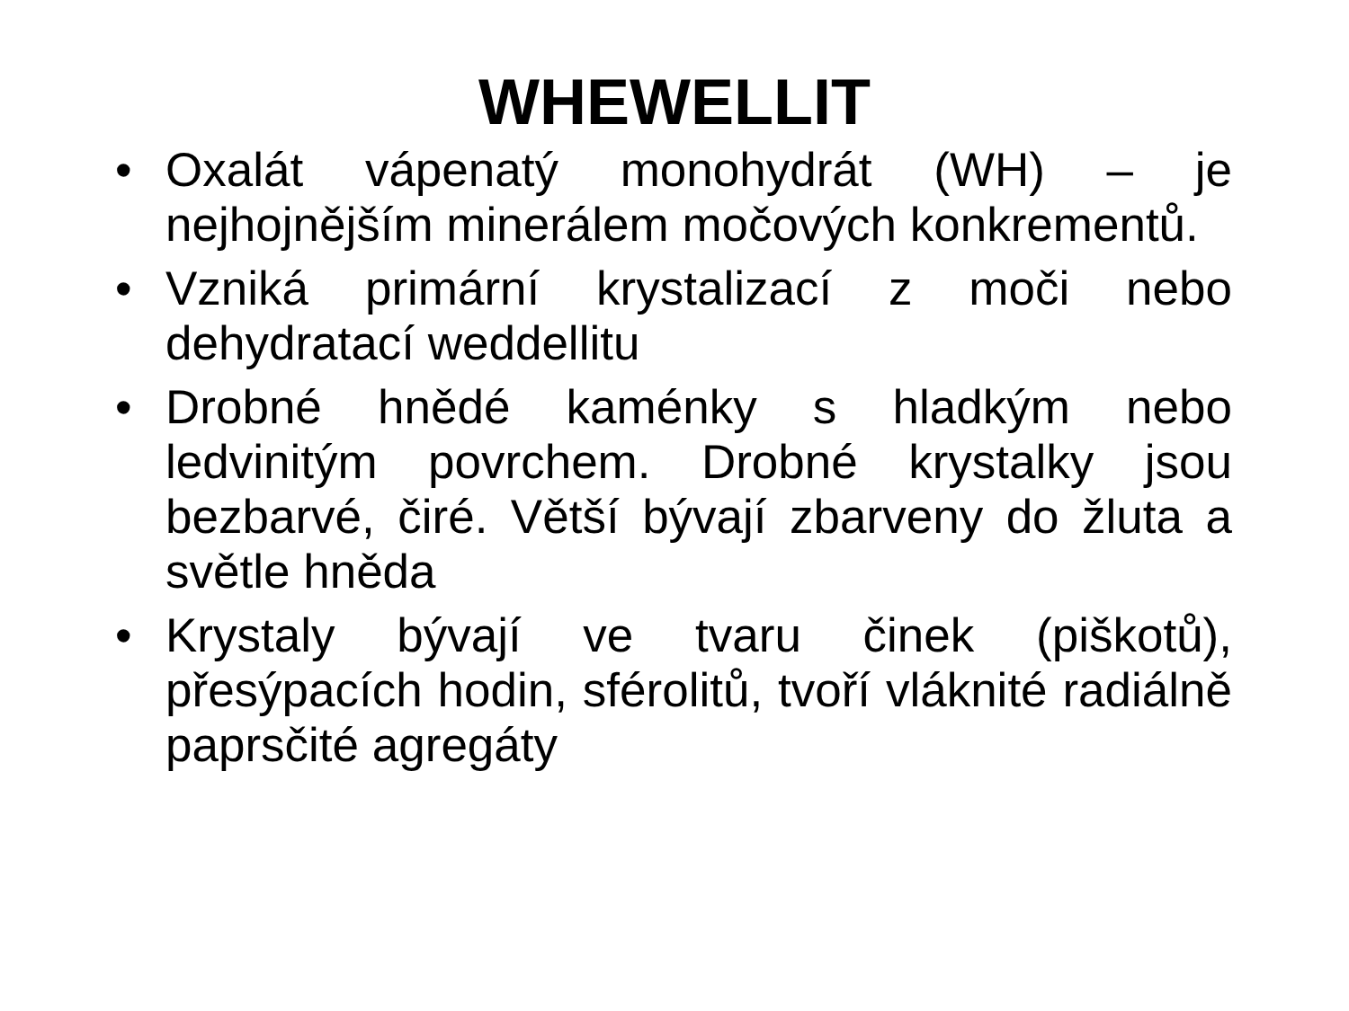WHEWELLIT
• Oxalát vápenatý monohydrát (WH) – je nejhojnějším minerálem močových konkrementů.
• Vzniká primární krystalizací z moči nebo dehydratací weddellitu
• Drobné hnědé kaménky s hladkým nebo ledvinitým povrchem. Drobné krystalky jsou bezbarvé, čiré. Větší bývají zbarveny do žluta a světle hněda
• Krystaly bývají ve tvaru činek (piškotů), přesýpacích hodin, sférolitů, tvoří vláknité radiálně paprsčité agregáty